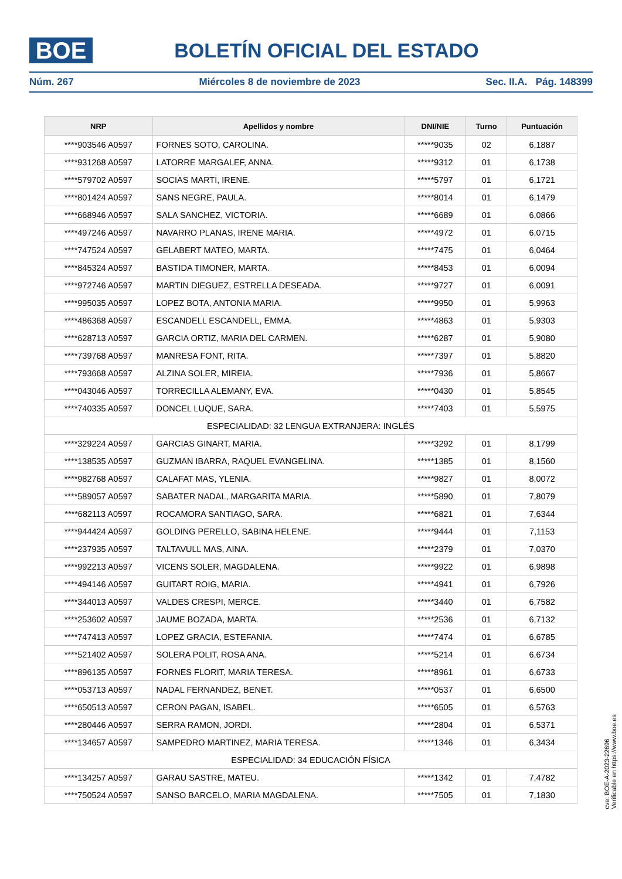BOE
BOLETÍN OFICIAL DEL ESTADO
Núm. 267 Miércoles 8 de noviembre de 2023 Sec. II.A. Pág. 148399
| NRP | Apellidos y nombre | DNI/NIE | Turno | Puntuación |
| --- | --- | --- | --- | --- |
| ****903546 A0597 | FORNES SOTO, CAROLINA. | *****9035 | 02 | 6,1887 |
| ****931268 A0597 | LATORRE MARGALEF, ANNA. | *****9312 | 01 | 6,1738 |
| ****579702 A0597 | SOCIAS MARTI, IRENE. | *****5797 | 01 | 6,1721 |
| ****801424 A0597 | SANS NEGRE, PAULA. | *****8014 | 01 | 6,1479 |
| ****668946 A0597 | SALA SANCHEZ, VICTORIA. | *****6689 | 01 | 6,0866 |
| ****497246 A0597 | NAVARRO PLANAS, IRENE MARIA. | *****4972 | 01 | 6,0715 |
| ****747524 A0597 | GELABERT MATEO, MARTA. | *****7475 | 01 | 6,0464 |
| ****845324 A0597 | BASTIDA TIMONER, MARTA. | *****8453 | 01 | 6,0094 |
| ****972746 A0597 | MARTIN DIEGUEZ, ESTRELLA DESEADA. | *****9727 | 01 | 6,0091 |
| ****995035 A0597 | LOPEZ BOTA, ANTONIA MARIA. | *****9950 | 01 | 5,9963 |
| ****486368 A0597 | ESCANDELL ESCANDELL, EMMA. | *****4863 | 01 | 5,9303 |
| ****628713 A0597 | GARCIA ORTIZ, MARIA DEL CARMEN. | *****6287 | 01 | 5,9080 |
| ****739768 A0597 | MANRESA FONT, RITA. | *****7397 | 01 | 5,8820 |
| ****793668 A0597 | ALZINA SOLER, MIREIA. | *****7936 | 01 | 5,8667 |
| ****043046 A0597 | TORRECILLA ALEMANY, EVA. | *****0430 | 01 | 5,8545 |
| ****740335 A0597 | DONCEL LUQUE, SARA. | *****7403 | 01 | 5,5975 |
| ESPECIALIDAD: 32 LENGUA EXTRANJERA: INGLÉS | | | | |
| ****329224 A0597 | GARCIAS GINART, MARIA. | *****3292 | 01 | 8,1799 |
| ****138535 A0597 | GUZMAN IBARRA, RAQUEL EVANGELINA. | *****1385 | 01 | 8,1560 |
| ****982768 A0597 | CALAFAT MAS, YLENIA. | *****9827 | 01 | 8,0072 |
| ****589057 A0597 | SABATER NADAL, MARGARITA MARIA. | *****5890 | 01 | 7,8079 |
| ****682113 A0597 | ROCAMORA SANTIAGO, SARA. | *****6821 | 01 | 7,6344 |
| ****944424 A0597 | GOLDING PERELLO, SABINA HELENE. | *****9444 | 01 | 7,1153 |
| ****237935 A0597 | TALTAVULL MAS, AINA. | *****2379 | 01 | 7,0370 |
| ****992213 A0597 | VICENS SOLER, MAGDALENA. | *****9922 | 01 | 6,9898 |
| ****494146 A0597 | GUITART ROIG, MARIA. | *****4941 | 01 | 6,7926 |
| ****344013 A0597 | VALDES CRESPI, MERCE. | *****3440 | 01 | 6,7582 |
| ****253602 A0597 | JAUME BOZADA, MARTA. | *****2536 | 01 | 6,7132 |
| ****747413 A0597 | LOPEZ GRACIA, ESTEFANIA. | *****7474 | 01 | 6,6785 |
| ****521402 A0597 | SOLERA POLIT, ROSA ANA. | *****5214 | 01 | 6,6734 |
| ****896135 A0597 | FORNES FLORIT, MARIA TERESA. | *****8961 | 01 | 6,6733 |
| ****053713 A0597 | NADAL FERNANDEZ, BENET. | *****0537 | 01 | 6,6500 |
| ****650513 A0597 | CERON PAGAN, ISABEL. | *****6505 | 01 | 6,5763 |
| ****280446 A0597 | SERRA RAMON, JORDI. | *****2804 | 01 | 6,5371 |
| ****134657 A0597 | SAMPEDRO MARTINEZ, MARIA TERESA. | *****1346 | 01 | 6,3434 |
| ESPECIALIDAD: 34 EDUCACIÓN FÍSICA | | | | |
| ****134257 A0597 | GARAU SASTRE, MATEU. | *****1342 | 01 | 7,4782 |
| ****750524 A0597 | SANSO BARCELO, MARIA MAGDALENA. | *****7505 | 01 | 7,1830 |
cve: BOE-A-2023-22696
Verificable en https://www.boe.es